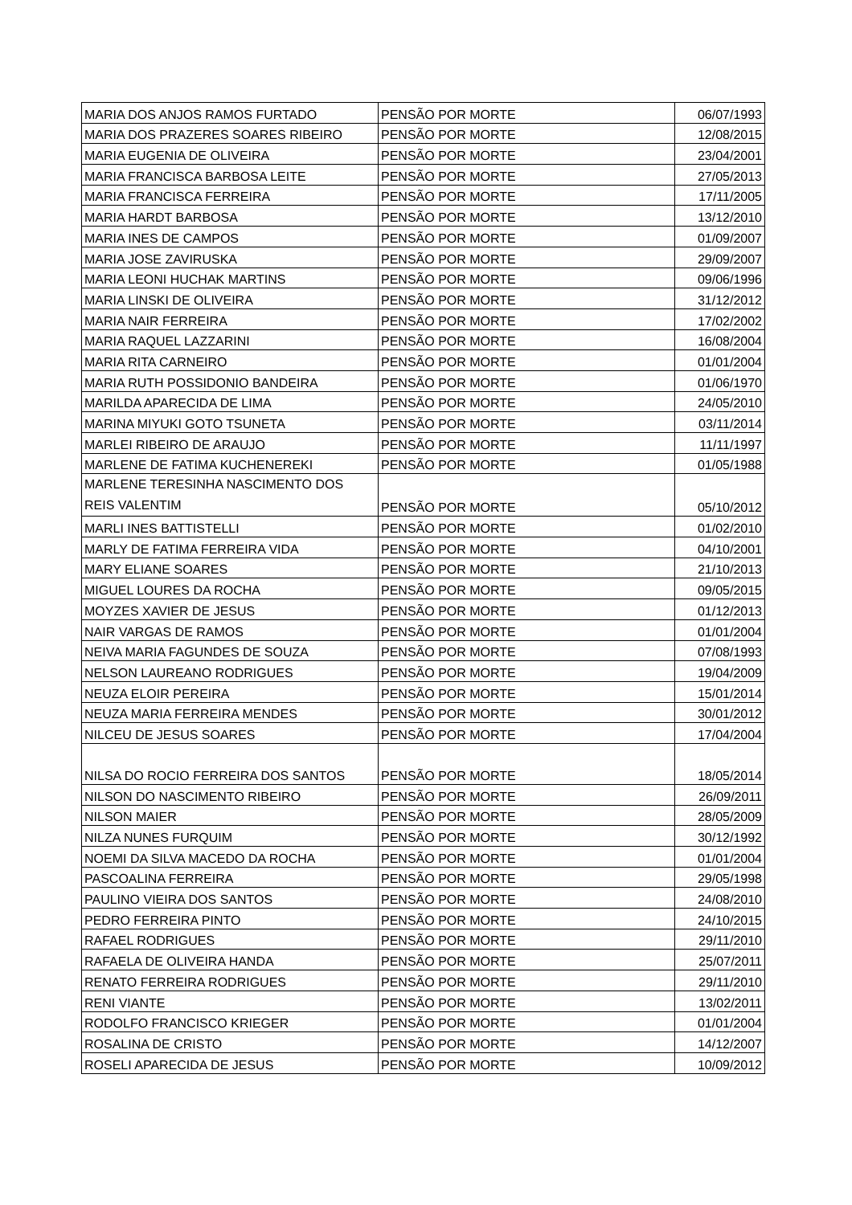| MARIA DOS ANJOS RAMOS FURTADO | PENSÃO POR MORTE | 06/07/1993 |
| MARIA DOS PRAZERES SOARES RIBEIRO | PENSÃO POR MORTE | 12/08/2015 |
| MARIA EUGENIA DE OLIVEIRA | PENSÃO POR MORTE | 23/04/2001 |
| MARIA FRANCISCA BARBOSA LEITE | PENSÃO POR MORTE | 27/05/2013 |
| MARIA FRANCISCA FERREIRA | PENSÃO POR MORTE | 17/11/2005 |
| MARIA HARDT BARBOSA | PENSÃO POR MORTE | 13/12/2010 |
| MARIA INES DE CAMPOS | PENSÃO POR MORTE | 01/09/2007 |
| MARIA JOSE ZAVIRUSKA | PENSÃO POR MORTE | 29/09/2007 |
| MARIA LEONI HUCHAK MARTINS | PENSÃO POR MORTE | 09/06/1996 |
| MARIA LINSKI DE OLIVEIRA | PENSÃO POR MORTE | 31/12/2012 |
| MARIA NAIR FERREIRA | PENSÃO POR MORTE | 17/02/2002 |
| MARIA RAQUEL LAZZARINI | PENSÃO POR MORTE | 16/08/2004 |
| MARIA RITA CARNEIRO | PENSÃO POR MORTE | 01/01/2004 |
| MARIA RUTH POSSIDONIO BANDEIRA | PENSÃO POR MORTE | 01/06/1970 |
| MARILDA APARECIDA DE LIMA | PENSÃO POR MORTE | 24/05/2010 |
| MARINA MIYUKI GOTO TSUNETA | PENSÃO POR MORTE | 03/11/2014 |
| MARLEI RIBEIRO DE ARAUJO | PENSÃO POR MORTE | 11/11/1997 |
| MARLENE DE FATIMA KUCHENEREKI | PENSÃO POR MORTE | 01/05/1988 |
| MARLENE TERESINHA NASCIMENTO DOS REIS VALENTIM | PENSÃO POR MORTE | 05/10/2012 |
| MARLI INES BATTISTELLI | PENSÃO POR MORTE | 01/02/2010 |
| MARLY DE FATIMA FERREIRA VIDA | PENSÃO POR MORTE | 04/10/2001 |
| MARY ELIANE SOARES | PENSÃO POR MORTE | 21/10/2013 |
| MIGUEL LOURES DA ROCHA | PENSÃO POR MORTE | 09/05/2015 |
| MOYZES XAVIER DE JESUS | PENSÃO POR MORTE | 01/12/2013 |
| NAIR VARGAS DE RAMOS | PENSÃO POR MORTE | 01/01/2004 |
| NEIVA MARIA FAGUNDES DE SOUZA | PENSÃO POR MORTE | 07/08/1993 |
| NELSON LAUREANO RODRIGUES | PENSÃO POR MORTE | 19/04/2009 |
| NEUZA ELOIR PEREIRA | PENSÃO POR MORTE | 15/01/2014 |
| NEUZA MARIA FERREIRA MENDES | PENSÃO POR MORTE | 30/01/2012 |
| NILCEU DE JESUS SOARES | PENSÃO POR MORTE | 17/04/2004 |
| NILSA DO ROCIO FERREIRA DOS SANTOS | PENSÃO POR MORTE | 18/05/2014 |
| NILSON DO NASCIMENTO RIBEIRO | PENSÃO POR MORTE | 26/09/2011 |
| NILSON MAIER | PENSÃO POR MORTE | 28/05/2009 |
| NILZA NUNES FURQUIM | PENSÃO POR MORTE | 30/12/1992 |
| NOEMI DA SILVA MACEDO DA ROCHA | PENSÃO POR MORTE | 01/01/2004 |
| PASCOALINA FERREIRA | PENSÃO POR MORTE | 29/05/1998 |
| PAULINO VIEIRA DOS SANTOS | PENSÃO POR MORTE | 24/08/2010 |
| PEDRO FERREIRA PINTO | PENSÃO POR MORTE | 24/10/2015 |
| RAFAEL RODRIGUES | PENSÃO POR MORTE | 29/11/2010 |
| RAFAELA DE OLIVEIRA HANDA | PENSÃO POR MORTE | 25/07/2011 |
| RENATO FERREIRA RODRIGUES | PENSÃO POR MORTE | 29/11/2010 |
| RENI VIANTE | PENSÃO POR MORTE | 13/02/2011 |
| RODOLFO FRANCISCO KRIEGER | PENSÃO POR MORTE | 01/01/2004 |
| ROSALINA DE CRISTO | PENSÃO POR MORTE | 14/12/2007 |
| ROSELI APARECIDA DE JESUS | PENSÃO POR MORTE | 10/09/2012 |